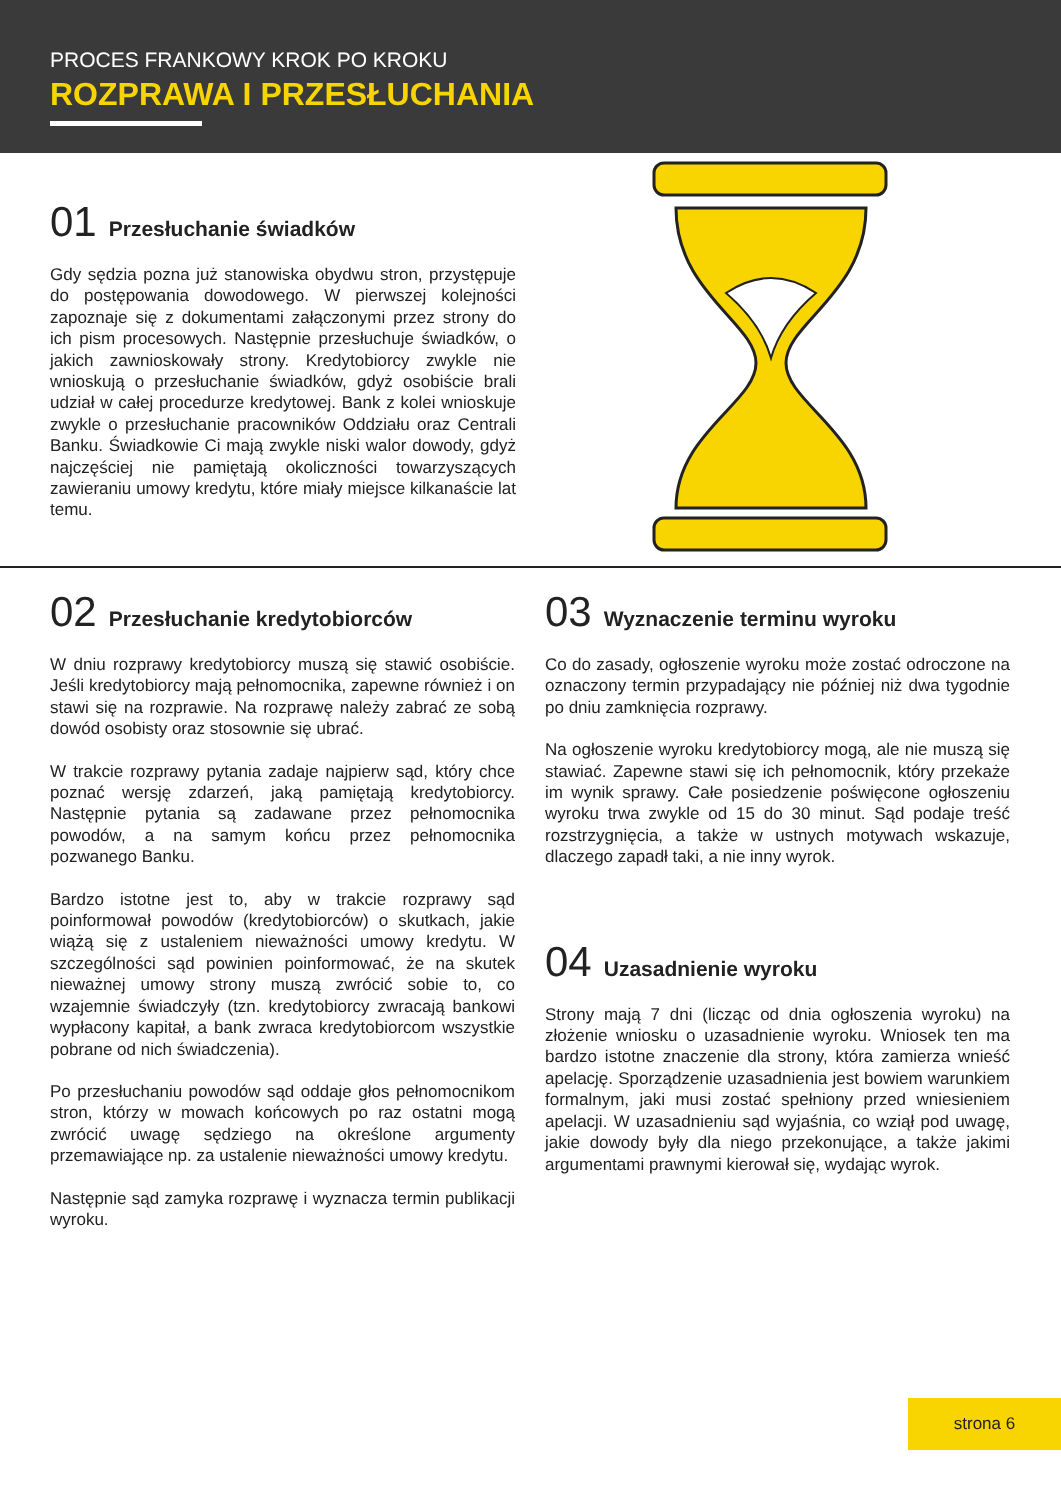PROCES FRANKOWY KROK PO KROKU
ROZPRAWA I PRZESŁUCHANIA
01 Przesłuchanie świadków
Gdy sędzia pozna już stanowiska obydwu stron, przystępuje do postępowania dowodowego. W pierwszej kolejności zapoznaje się z dokumentami załączonymi przez strony do ich pism procesowych. Następnie przesłuchuje świadków, o jakich zawnioskowały strony. Kredytobiorcy zwykle nie wnioskują o przesłuchanie świadków, gdyż osobiście brali udział w całej procedurze kredytowej. Bank z kolei wnioskuje zwykle o przesłuchanie pracowników Oddziału oraz Centrali Banku. Świadkowie Ci mają zwykle niski walor dowody, gdyż najczęściej nie pamiętają okoliczności towarzyszących zawieraniu umowy kredytu, które miały miejsce kilkanaście lat temu.
02 Przesłuchanie kredytobiorców
W dniu rozprawy kredytobiorcy muszą się stawić osobiście. Jeśli kredytobiorcy mają pełnomocnika, zapewne również i on stawi się na rozprawie. Na rozprawę należy zabrać ze sobą dowód osobisty oraz stosownie się ubrać.
W trakcie rozprawy pytania zadaje najpierw sąd, który chce poznać wersję zdarzeń, jaką pamiętają kredytobiorcy. Następnie pytania są zadawane przez pełnomocnika powodów, a na samym końcu przez pełnomocnika pozwanego Banku.
Bardzo istotne jest to, aby w trakcie rozprawy sąd poinformował powodów (kredytobiorców) o skutkach, jakie wiążą się z ustaleniem nieważności umowy kredytu. W szczególności sąd powinien poinformować, że na skutek nieważnej umowy strony muszą zwrócić sobie to, co wzajemnie świadczyły (tzn. kredytobiorcy zwracają bankowi wypłacony kapitał, a bank zwraca kredytobiorcom wszystkie pobrane od nich świadczenia).
Po przesłuchaniu powodów sąd oddaje głos pełnomocnikom stron, którzy w mowach końcowych po raz ostatni mogą zwrócić uwagę sędziego na określone argumenty przemawiające np. za ustalenie nieważności umowy kredytu.
Następnie sąd zamyka rozprawę i wyznacza termin publikacji wyroku.
03 Wyznaczenie terminu wyroku
Co do zasady, ogłoszenie wyroku może zostać odroczone na oznaczony termin przypadający nie później niż dwa tygodnie po dniu zamknięcia rozprawy.
Na ogłoszenie wyroku kredytobiorcy mogą, ale nie muszą się stawiać. Zapewne stawi się ich pełnomocnik, który przekaże im wynik sprawy. Całe posiedzenie poświęcone ogłoszeniu wyroku trwa zwykle od 15 do 30 minut. Sąd podaje treść rozstrzygnięcia, a także w ustnych motywach wskazuje, dlaczego zapadł taki, a nie inny wyrok.
04 Uzasadnienie wyroku
Strony mają 7 dni (licząc od dnia ogłoszenia wyroku) na złożenie wniosku o uzasadnienie wyroku. Wniosek ten ma bardzo istotne znaczenie dla strony, która zamierza wnieść apelację. Sporządzenie uzasadnienia jest bowiem warunkiem formalnym, jaki musi zostać spełniony przed wniesieniem apelacji. W uzasadnieniu sąd wyjaśnia, co wziął pod uwagę, jakie dowody były dla niego przekonujące, a także jakimi argumentami prawnymi kierował się, wydając wyrok.
strona 6